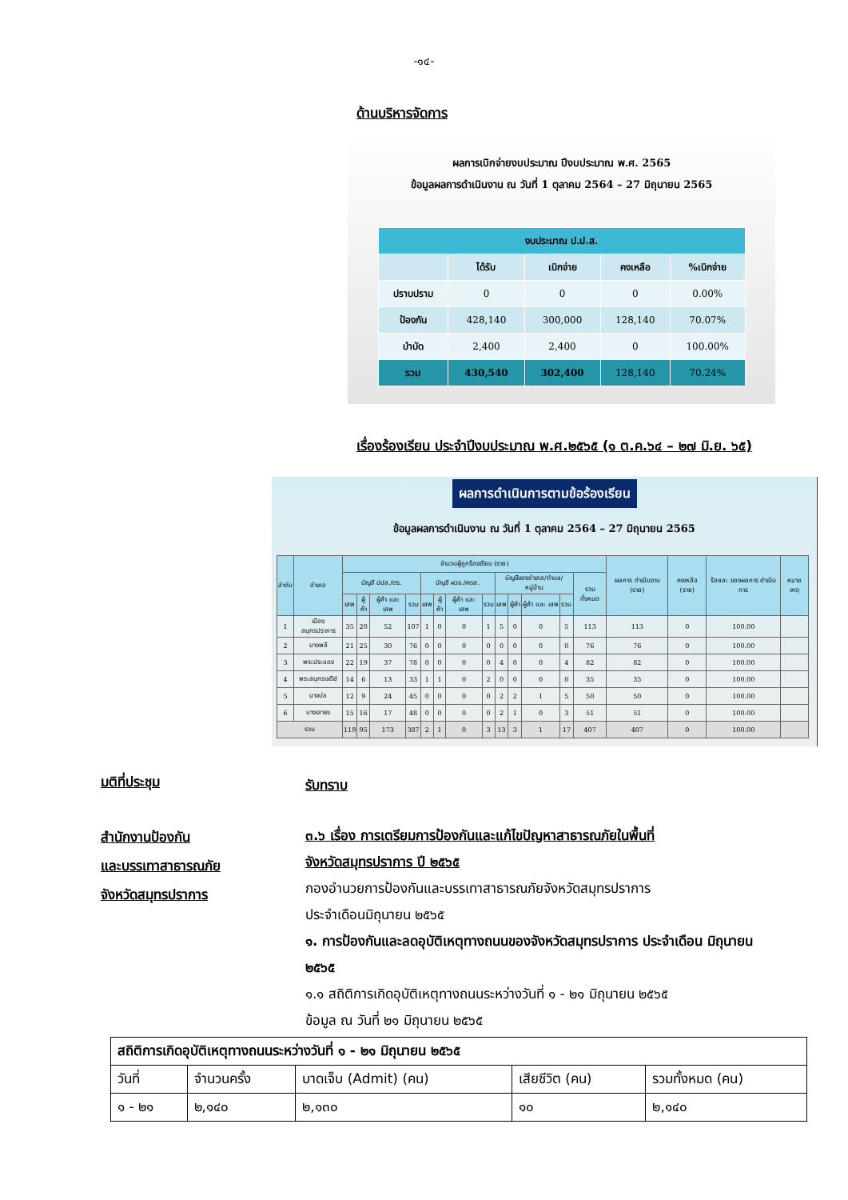-๑๔-
ด้านบริหารจัดการ
ผลการเบิกจ่ายงบประมาณ ปีงบประมาณ พ.ศ. 2565
ข้อมูลผลการดำเนินงาน ณ วันที่ 1 ตุลาคม 2564 – 27 มิถุนายน 2565
| งบประมาณ ป.ป.ส. | | | | |
| --- | --- | --- | --- | --- |
| | ได้รับ | เบิกจ่าย | คงเหลือ | %เบิกจ่าย |
| ปราบปราม | 0 | 0 | 0 | 0.00% |
| ป้องกัน | 428,140 | 300,000 | 128,140 | 70.07% |
| บำบัด | 2,400 | 2,400 | 0 | 100.00% |
| รวม | 430,540 | 302,400 | 128,140 | 70.24% |
เรื่องร้องเรียน ประจำปีงบประมาณ พ.ศ.๒๕๖๕ (๑ ต.ค.๖๔ – ๒๗ มิ.ย. ๖๕)
ผลการดำเนินการตามข้อร้องเรียน
ข้อมูลผลการดำเนินงาน ณ วันที่ 1 ตุลาคม 2564 – 27 มิถุนายน 2565
| ลำดับ | อำเภอ | จำนวนผู้ถูกร้องเรียน (ราย) | | | | | | | | | | | | | ผลการ ดำเนินงาน (ราย) | คงเหลือ (ราย) | ร้อยละ ของผลการ ดำเนินการ | หมาย เหตุ |
| --- | --- | --- | --- | --- | --- | --- | --- | --- | --- | --- | --- | --- | --- | --- | --- | --- | --- | --- |
| | | บัญชี ปปส./ตร. | | | | บัญชี ผวจ./ศตส. | | | | บัญชีของอำเภอ/ตำบล/ หมู่บ้าน | | | | รวม ทั้งหมด | | | | |
| | | เสพ | ผู้ค้า | ผู้ค้า และ เสพ | รวม | เสพ | ผู้ค้า | ผู้ค้า และ เสพ | รวม | เสพ | ผู้ค้า | ผู้ค้า และ เสพ | รวม | | | | | |
| 1 | เมืองสมุทรปราการ | 35 | 20 | 52 | 107 | 1 | 0 | 0 | 1 | 5 | 0 | 0 | 5 | 113 | 113 | 0 | 100.00 | |
| 2 | บางพลี | 21 | 25 | 30 | 76 | 0 | 0 | 0 | 0 | 0 | 0 | 0 | 0 | 76 | 76 | 0 | 100.00 | |
| 3 | พระประแดง | 22 | 19 | 37 | 78 | 0 | 0 | 0 | 0 | 4 | 0 | 0 | 4 | 82 | 82 | 0 | 100.00 | |
| 4 | พระสมุทรเจดีย์ | 14 | 6 | 13 | 33 | 1 | 1 | 0 | 2 | 0 | 0 | 0 | 0 | 35 | 35 | 0 | 100.00 | |
| 5 | บางบ่อ | 12 | 9 | 24 | 45 | 0 | 0 | 0 | 0 | 2 | 2 | 1 | 5 | 50 | 50 | 0 | 100.00 | |
| 6 | บางเสาธง | 15 | 16 | 17 | 48 | 0 | 0 | 0 | 0 | 2 | 1 | 0 | 3 | 51 | 51 | 0 | 100.00 | |
| รวม | | 119 | 95 | 173 | 387 | 2 | 1 | 0 | 3 | 13 | 3 | 1 | 17 | 407 | 407 | 0 | 100.00 | |
มติที่ประชุม
รับทราบ
สำนักงานป้องกัน
และบรรเทาสาธารณภัย
จังหวัดสมุทรปราการ
๓.๖ เรื่อง การเตรียมการป้องกันและแก้ไขปัญหาสาธารณภัยในพื้นที่
จังหวัดสมุทรปราการ ปี ๒๕๖๕
กองอำนวยการป้องกันและบรรเทาสาธารณภัยจังหวัดสมุทรปราการ
ประจำเดือนมิถุนายน ๒๕๖๕
๑. การป้องกันและลดอุบัติเหตุทางถนนของจังหวัดสมุทรปราการ ประจำเดือน มิถุนายน ๒๕๖๕
๑.๑ สถิติการเกิดอุบัติเหตุทางถนนระหว่างวันที่ ๑ - ๒๑ มิถุนายน ๒๕๖๕
ข้อมูล ณ วันที่ ๒๑ มิถุนายน ๒๕๖๕
| สถิติการเกิดอุบัติเหตุทางถนนระหว่างวันที่ ๑ - ๒๑ มิถุนายน ๒๕๖๕ | | | | |
| วันที่ | จำนวนครั้ง | บาดเจ็บ (Admit) (คน) | เสียชีวิต (คน) | รวมทั้งหมด (คน) |
| ๑ - ๒๑ | ๒,๑๔๐ | ๒,๑๓๐ | ๑๐ | ๒,๑๔๐ |